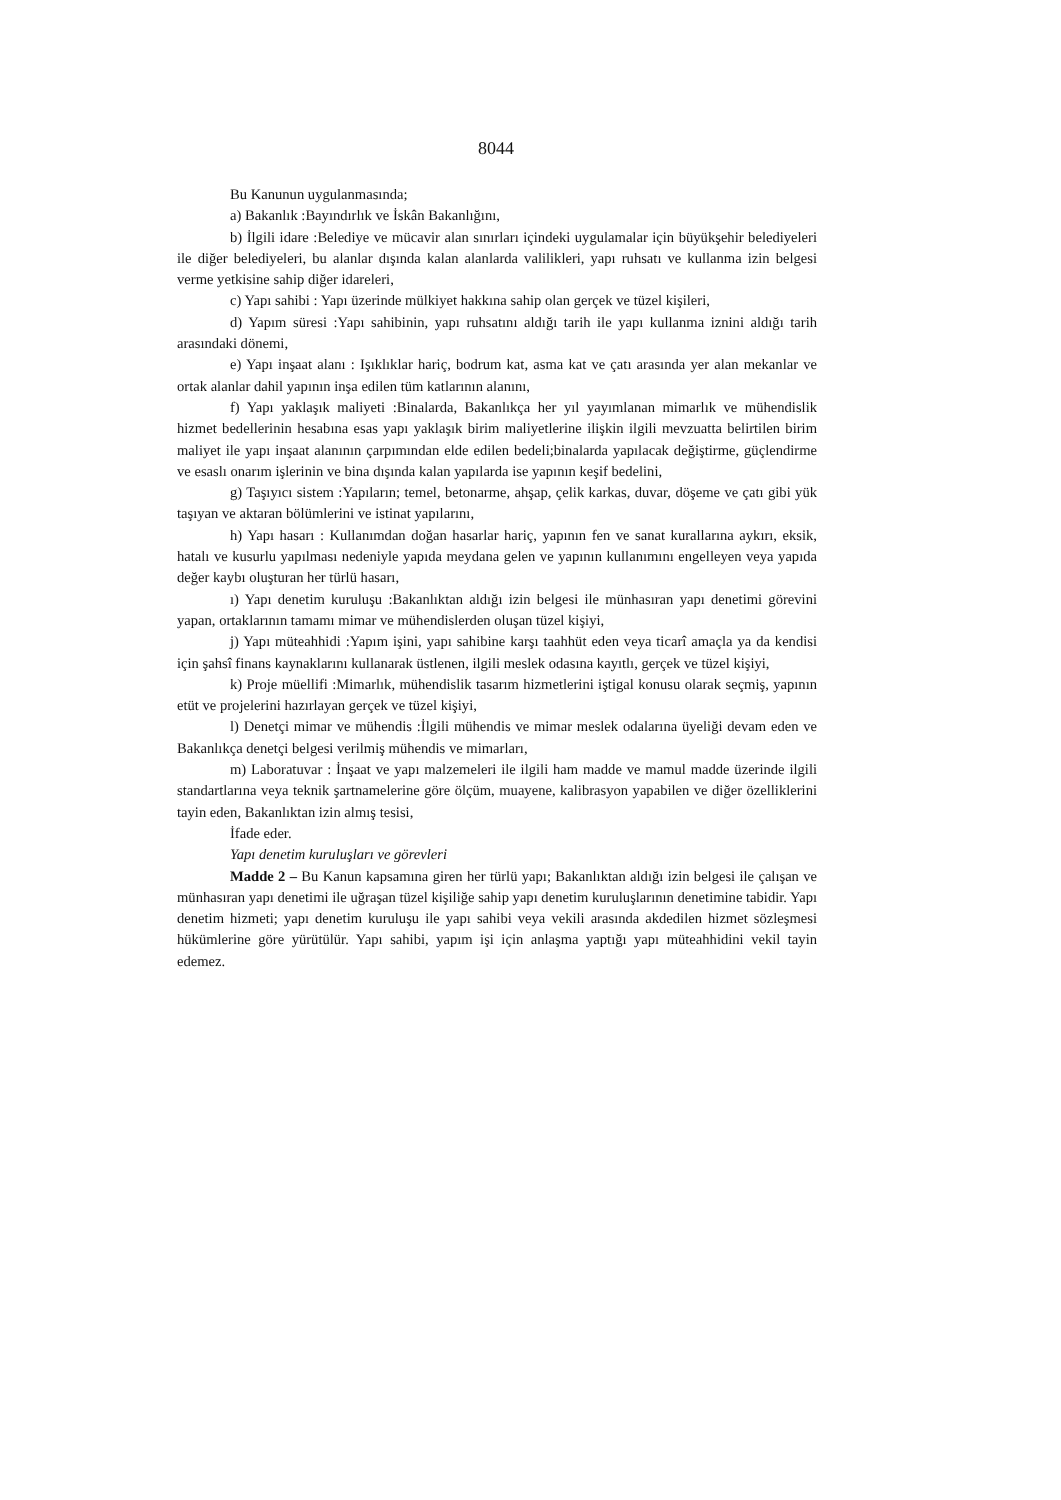8044
Bu Kanunun uygulanmasında;
a) Bakanlık :Bayındırlık ve İskân Bakanlığını,
b) İlgili idare :Belediye ve mücavir alan sınırları içindeki uygulamalar için büyükşehir belediyeleri ile diğer belediyeleri, bu alanlar dışında kalan alanlarda valilikleri, yapı ruhsatı ve kullanma izin belgesi verme yetkisine sahip diğer idareleri,
c) Yapı sahibi : Yapı üzerinde mülkiyet hakkına sahip olan gerçek ve tüzel kişileri,
d) Yapım süresi :Yapı sahibinin, yapı ruhsatını aldığı tarih ile yapı kullanma iznini aldığı tarih arasındaki dönemi,
e) Yapı inşaat alanı : Işıklıklar hariç, bodrum kat, asma kat ve çatı arasında yer alan mekanlar ve ortak alanlar dahil yapının inşa edilen tüm katlarının alanını,
f) Yapı yaklaşık maliyeti :Binalarda, Bakanlıkça her yıl yayımlanan mimarlık ve mühendislik hizmet bedellerinin hesabına esas yapı yaklaşık birim maliyetlerine ilişkin ilgili mevzuatta belirtilen birim maliyet ile yapı inşaat alanının çarpımından elde edilen bedeli;binalarda yapılacak değiştirme, güçlendirme ve esaslı onarım işlerinin ve bina dışında kalan yapılarda ise yapının keşif bedelini,
g) Taşıyıcı sistem :Yapıların; temel, betonarme, ahşap, çelik karkas, duvar, döşeme ve çatı gibi yük taşıyan ve aktaran bölümlerini ve istinat yapılarını,
h) Yapı hasarı : Kullanımdan doğan hasarlar hariç, yapının fen ve sanat kurallarına aykırı, eksik, hatalı ve kusurlu yapılması nedeniyle yapıda meydana gelen ve yapının kullanımını engelleyen veya yapıda değer kaybı oluşturan her türlü hasarı,
ı) Yapı denetim kuruluşu :Bakanlıktan aldığı izin belgesi ile münhasıran yapı denetimi görevini yapan, ortaklarının tamamı mimar ve mühendislerden oluşan tüzel kişiyi,
j) Yapı müteahhidi :Yapım işini, yapı sahibine karşı taahhüt eden veya ticarî amaçla ya da kendisi için şahsî finans kaynaklarını kullanarak üstlenen, ilgili meslek odasına kayıtlı, gerçek ve tüzel kişiyi,
k) Proje müellifi :Mimarlık, mühendislik tasarım hizmetlerini iştigal konusu olarak seçmiş, yapının etüt ve projelerini hazırlayan gerçek ve tüzel kişiyi,
l) Denetçi mimar ve mühendis :İlgili mühendis ve mimar meslek odalarına üyeliği devam eden ve Bakanlıkça denetçi belgesi verilmiş mühendis ve mimarları,
m) Laboratuvar : İnşaat ve yapı malzemeleri ile ilgili ham madde ve mamul madde üzerinde ilgili standartlarına veya teknik şartnamelerine göre ölçüm, muayene, kalibrasyon yapabilen ve diğer özelliklerini tayin eden, Bakanlıktan izin almış tesisi,
İfade eder.
Yapı denetim kuruluşları ve görevleri
Madde 2 – Bu Kanun kapsamına giren her türlü yapı; Bakanlıktan aldığı izin belgesi ile çalışan ve münhasıran yapı denetimi ile uğraşan tüzel kişiliğe sahip yapı denetim kuruluşlarının denetimine tabidir. Yapı denetim hizmeti; yapı denetim kuruluşu ile yapı sahibi veya vekili arasında akdedilen hizmet sözleşmesi hükümlerine göre yürütülür. Yapı sahibi, yapım işi için anlaşma yaptığı yapı müteahhidini vekil tayin edemez.